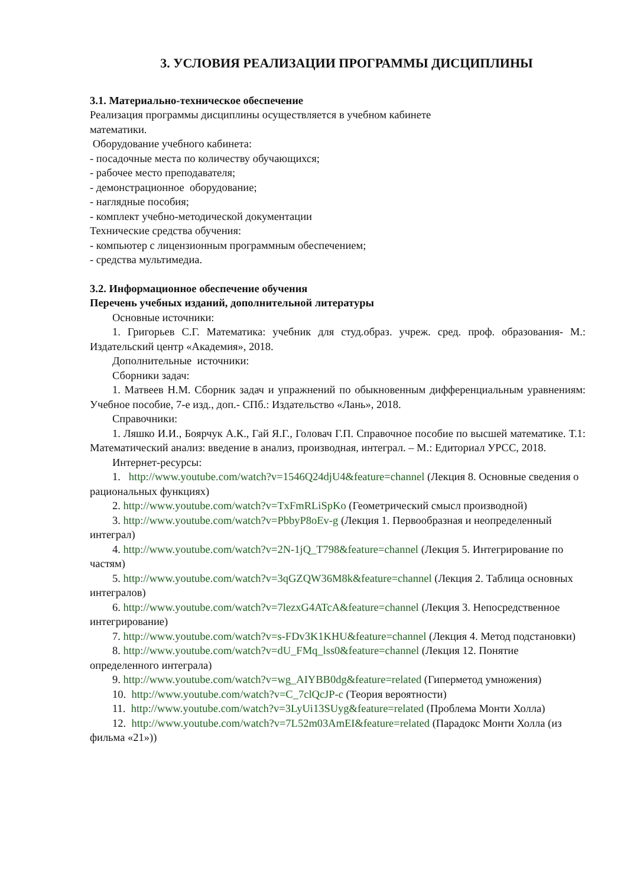3. УСЛОВИЯ РЕАЛИЗАЦИИ ПРОГРАММЫ ДИСЦИПЛИНЫ
3.1. Материально-техническое обеспечение
Реализация программы дисциплины осуществляется в учебном кабинете
математики.
Оборудование учебного кабинета:
- посадочные места по количеству обучающихся;
- рабочее место преподавателя;
- демонстрационное оборудование;
- наглядные пособия;
- комплект учебно-методической документации
Технические средства обучения:
- компьютер с лицензионным программным обеспечением;
- средства мультимедиа.
3.2. Информационное обеспечение обучения
Перечень учебных изданий, дополнительной литературы
Основные источники:
1. Григорьев С.Г. Математика: учебник для студ.образ. учреж. сред. проф. образования- М.: Издательский центр «Академия», 2018.
Дополнительные источники:
Сборники задач:
1. Матвеев Н.М. Сборник задач и упражнений по обыкновенным дифференциальным уравнениям: Учебное пособие, 7-е изд., доп.- СПб.: Издательство «Лань», 2018.
Справочники:
1. Ляшко И.И., Боярчук А.К., Гай Я.Г., Головач Г.П. Справочное пособие по высшей математике. Т.1: Математический анализ: введение в анализ, производная, интеграл. – М.: Едиториал УРСС, 2018.
Интернет-ресурсы:
1. http://www.youtube.com/watch?v=1546Q24djU4&feature=channel (Лекция 8. Основные сведения о рациональных функциях)
2. http://www.youtube.com/watch?v=TxFmRLiSpKo (Геометрический смысл производной)
3. http://www.youtube.com/watch?v=PbbyP8oEv-g (Лекция 1. Первообразная и неопределенный интеграл)
4. http://www.youtube.com/watch?v=2N-1jQ_T798&feature=channel (Лекция 5. Интегрирование по частям)
5. http://www.youtube.com/watch?v=3qGZQW36M8k&feature=channel (Лекция 2. Таблица основных интегралов)
6. http://www.youtube.com/watch?v=7lezxG4ATcA&feature=channel (Лекция 3. Непосредственное интегрирование)
7. http://www.youtube.com/watch?v=s-FDv3K1KHU&feature=channel (Лекция 4. Метод подстановки)
8. http://www.youtube.com/watch?v=dU_FMq_lss0&feature=channel (Лекция 12. Понятие определенного интеграла)
9. http://www.youtube.com/watch?v=wg_AIYBB0dg&feature=related (Гиперметод умножения)
10. http://www.youtube.com/watch?v=C_7clQcJP-c (Теория вероятности)
11. http://www.youtube.com/watch?v=3LyUi13SUyg&feature=related (Проблема Монти Холла)
12. http://www.youtube.com/watch?v=7L52m03AmEI&feature=related (Парадокс Монти Холла (из фильма «21»))